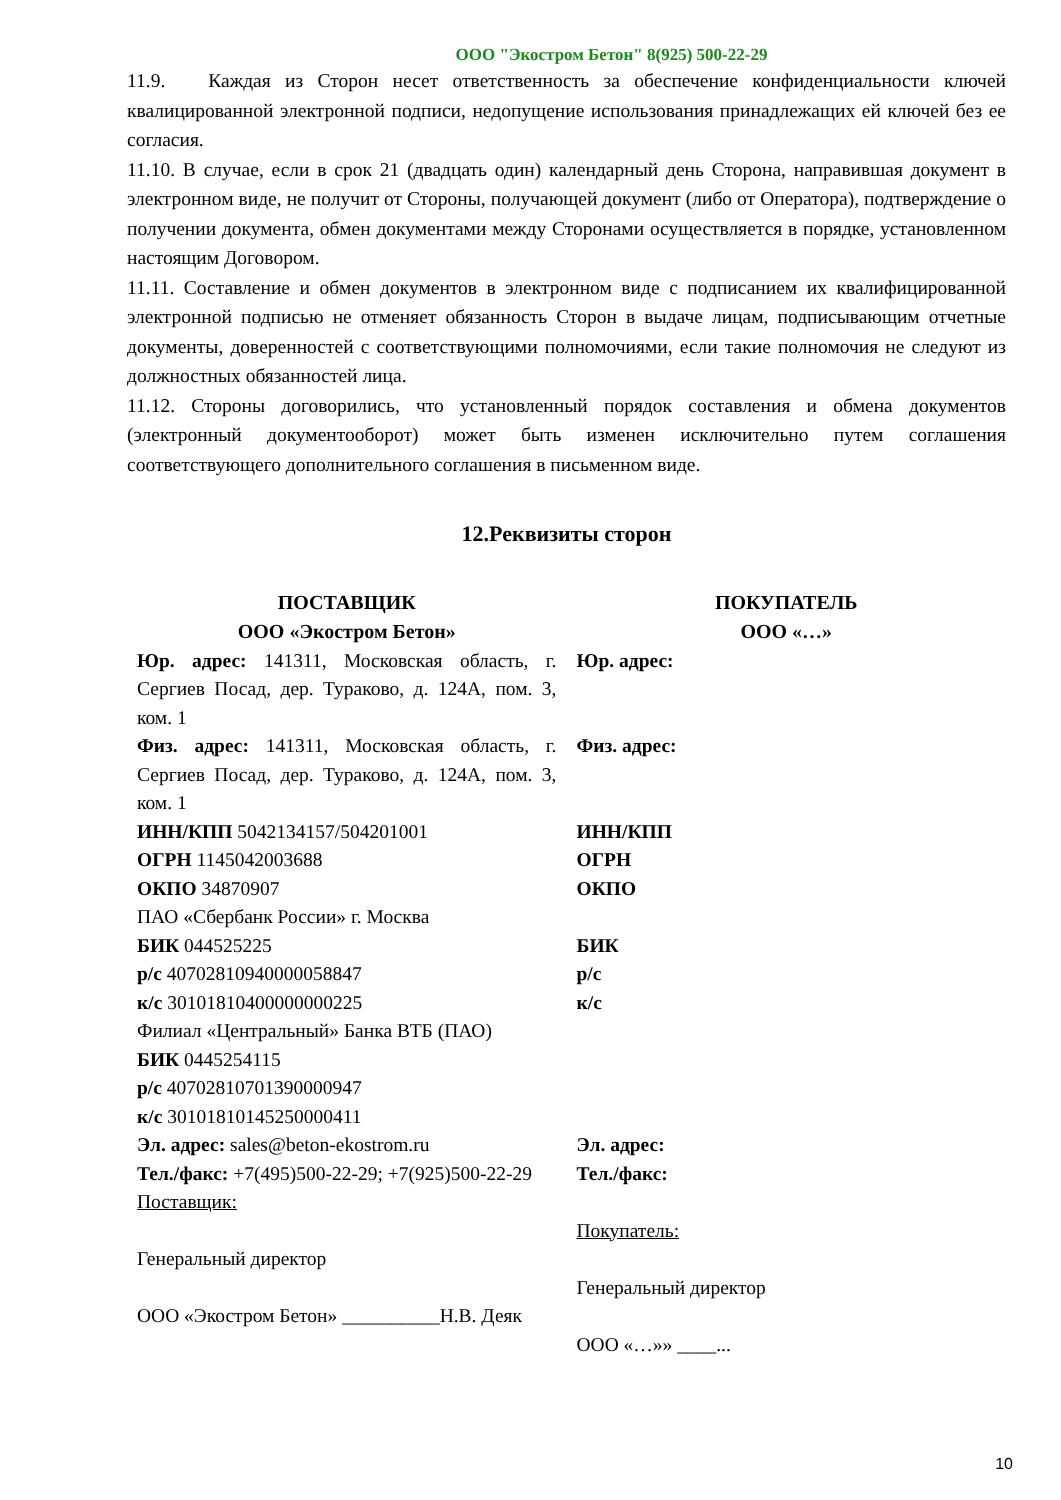ООО "Экостром Бетон" 8(925) 500-22-29
11.9. Каждая из Сторон несет ответственность за обеспечение конфиденциальности ключей квалицированной электронной подписи, недопущение использования принадлежащих ей ключей без ее согласия.
11.10. В случае, если в срок 21 (двадцать один) календарный день Сторона, направившая документ в электронном виде, не получит от Стороны, получающей документ (либо от Оператора), подтверждение о получении документа, обмен документами между Сторонами осуществляется в порядке, установленном настоящим Договором.
11.11. Составление и обмен документов в электронном виде с подписанием их квалифицированной электронной подписью не отменяет обязанность Сторон в выдаче лицам, подписывающим отчетные документы, доверенностей с соответствующими полномочиями, если такие полномочия не следуют из должностных обязанностей лица.
11.12. Стороны договорились, что установленный порядок составления и обмена документов (электронный документооборот) может быть изменен исключительно путем соглашения соответствующего дополнительного соглашения в письменном виде.
12.Реквизиты сторон
| ПОСТАВЩИК ООО «Экостром Бетон» | ПОКУПАТЕЛЬ ООО «…» |
| --- | --- |
| Юр. адрес: 141311, Московская область, г. Сергиев Посад, дер. Тураково, д. 124А, пом. 3, ком. 1 | Юр. адрес: |
| Физ. адрес: 141311, Московская область, г. Сергиев Посад, дер. Тураково, д. 124А, пом. 3, ком. 1 | Физ. адрес: |
| ИНН/КПП 5042134157/504201001 ОГРН 1145042003688 ОКПО 34870907 ПАО «Сбербанк России» г. Москва БИК 044525225 р/с 40702810940000058847 к/с 30101810400000000225 Филиал «Центральный» Банка ВТБ (ПАО) БИК 0445254115 р/с 40702810701390000947 к/с 30101810145250000411 Эл. адрес: sales@beton-ekostrom.ru Тел./факс: +7(495)500-22-29; +7(925)500-22-29 Поставщик: Генеральный директор ООО «Экостром Бетон» __________Н.В. Деяк | ИНН/КПП ОГРН ОКПО БИК р/с к/с Эл. адрес: Тел./факс: Покупатель: Генеральный директор ООО «…»» ____... |
10